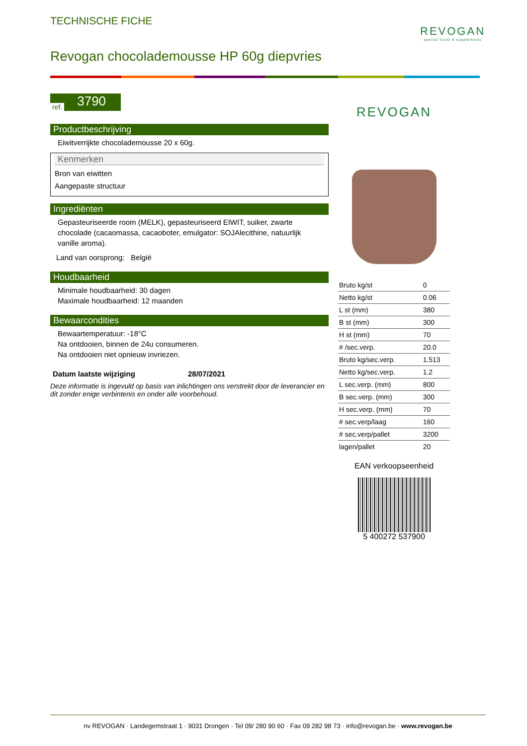TECHNISCHE FICHE
Revogan chocolademousse HP 60g diepvries
REVOGAN
special foods & supplements
ref. 3790
Productbeschrijving
Eiwitverrijkte chocolademousse 20 x 60g.
Kenmerken
Bron van eiwitten
Aangepaste structuur
Ingrediënten
Gepasteuriseerde room (MELK), gepasteuriseerd EIWIT, suiker, zwarte chocolade (cacaomassa, cacaoboter, emulgator: SOJAlecithine, natuurlijk vanille aroma).
Land van oorsprong: België
Houdbaarheid
Minimale houdbaarheid: 30 dagen
Maximale houdbaarheid: 12 maanden
Bewaarcondities
Bewaartemperatuur: -18°C
Na ontdooien, binnen de 24u consumeren.
Na ontdooien niet opnieuw invriezen.
Datum laatste wijziging 28/07/2021
Deze informatie is ingevuld op basis van inlichtingen ons verstrekt door de leverancier en dit zonder enige verbintenis en onder alle voorbehoud.
REVOGAN
| Bruto kg/st | 0 |
| Netto kg/st | 0.06 |
| L st (mm) | 380 |
| B st (mm) | 300 |
| H st (mm) | 70 |
| # /sec.verp. | 20.0 |
| Bruto kg/sec.verp. | 1.513 |
| Netto kg/sec.verp. | 1.2 |
| L sec.verp. (mm) | 800 |
| B sec.verp. (mm) | 300 |
| H sec.verp. (mm) | 70 |
| # sec.verp/laag | 160 |
| # sec.verp/pallet | 3200 |
| lagen/pallet | 20 |
EAN verkoopseenheid
5 400272 537900
nv REVOGAN · Landegemstraat 1 · 9031 Drongen · Tel 09/ 280 90 60 · Fax 09 282 98 73 · info@revogan.be · www.revogan.be